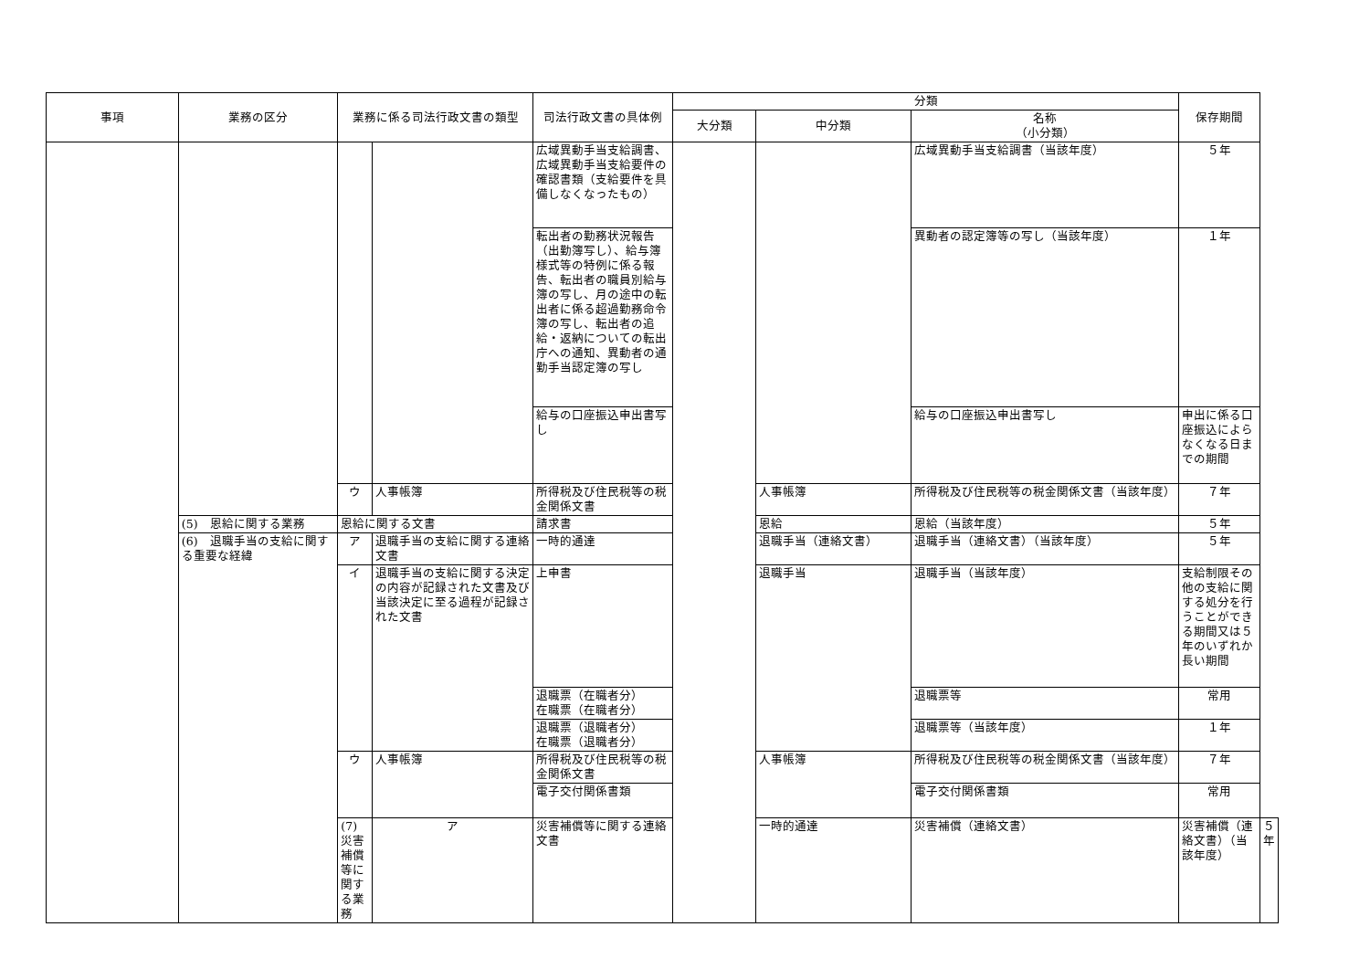| 事項 | 業務の区分 | 業務に係る司法行政文書の類型 | | 司法行政文書の具体例 | 分類 | | | 保存期間 | |
| --- | --- | --- | --- | --- | --- | --- | --- | --- | --- |
| | | | | | 大分類 | 中分類 | 名称 （小分類） | | |
| | | | | 広域異動手当支給調書、広域異動手当支給要件の確認書類（支給要件を具備しなくなったもの） | | | 広域異動手当支給調書（当該年度） | ５年 | |
| | | | | 転出者の勤務状況報告（出勤簿写し）、給与簿様式等の特例に係る報告、転出者の職員別給与簿の写し、月の途中の転出者に係る超過勤務命令簿の写し、転出者の追給・返納についての転出庁への通知、異動者の通勤手当認定簿の写し | | | 異動者の認定簿等の写し（当該年度） | １年 | |
| | | | | 給与の口座振込申出書写し | | | 給与の口座振込申出書写し | 申出に係る口座振込によらなくなる日までの期間 | |
| | | ウ | 人事帳簿 | 所得税及び住民税等の税金関係文書 | | 人事帳簿 | 所得税及び住民税等の税金関係文書（当該年度） | ７年 | |
| | (5) 恩給に関する業務 | 恩給に関する文書 | | 請求書 | | 恩給 | 恩給（当該年度） | ５年 | |
| | (6) 退職手当の支給に関する重要な経緯 | ア | 退職手当の支給に関する連絡文書 | 一時的通達 | | 退職手当（連絡文書） | 退職手当（連絡文書）（当該年度） | ５年 | |
| | | イ | 退職手当の支給に関する決定の内容が記録された文書及び当該決定に至る過程が記録された文書 | 上申書 | | 退職手当 | 退職手当（当該年度） | 支給制限その他の支給に関する処分を行うことができる期間又は５年のいずれか長い期間 | |
| | | | | 退職票（在職者分） 在職票（在職者分） | | | 退職票等 | 常用 | |
| | | | | 退職票（退職者分） 在職票（退職者分） | | | 退職票等（当該年度） | １年 | |
| | | ウ | 人事帳簿 | 所得税及び住民税等の税金関係文書 | | 人事帳簿 | 所得税及び住民税等の税金関係文書（当該年度） | ７年 | |
| | | | | 電子交付関係書類 | | | 電子交付関係書類 | 常用 | |
| | | (7) 災害補償等に関する業務 | ア | 災害補償等に関する連絡文書 | | 一時的通達 | 災害補償（連絡文書） | 災害補償（連絡文書）（当該年度） | ５年 |